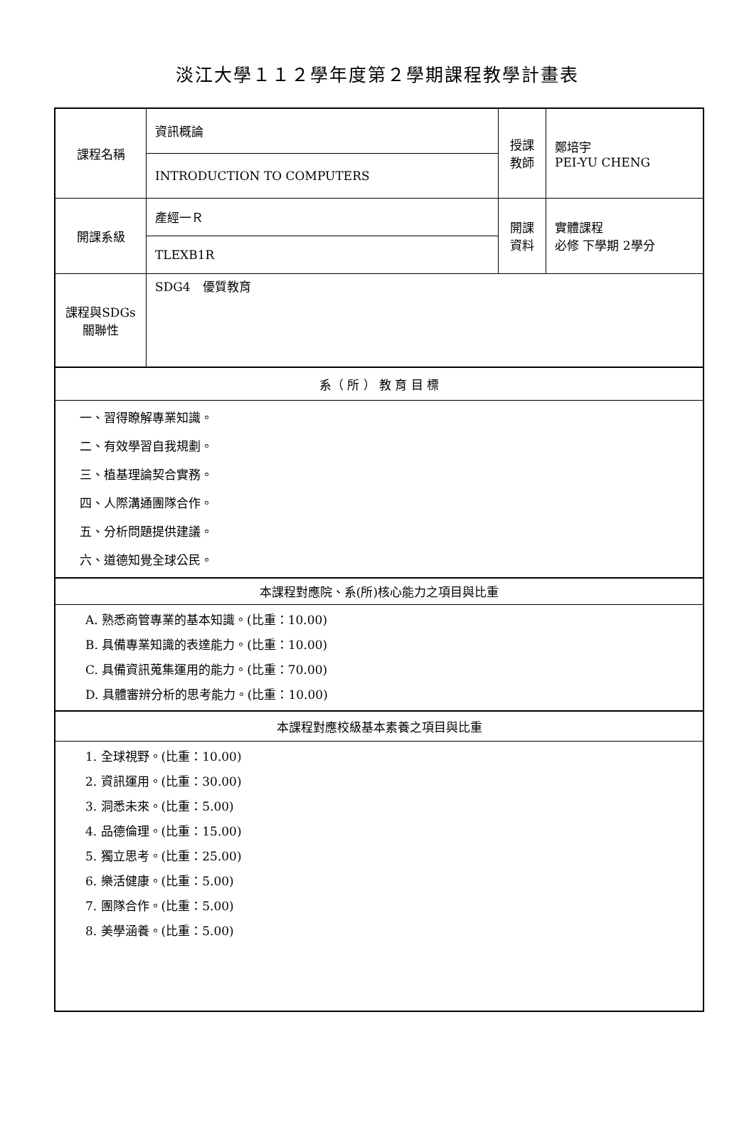淡江大學１１２學年度第２學期課程教學計畫表
| 課程名稱 | 資訊概論 | 授課 教師 | 鄭培宇 PEI-YU CHENG |
| | INTRODUCTION TO COMPUTERS | | |
| 開課系級 | 產經一Ｒ | 開課 資料 | 實體課程 必修 下學期 2學分 |
| | TLEXB1R | | |
| 課程與SDGs 關聯性 | SDG4 優質教育 | | |
| 系（ 所 ） 教 育 目 標 | | | |
| 一、習得瞭解專業知識。 二、有效學習自我規劃。 三、植基理論契合實務。 四、人際溝通團隊合作。 五、分析問題提供建議。 六、道德知覺全球公民。 | | | |
| 本課程對應院、系(所)核心能力之項目與比重 | | | |
| A. 熟悉商管專業的基本知識。(比重：10.00) B. 具備專業知識的表達能力。(比重：10.00) C. 具備資訊蒐集運用的能力。(比重：70.00) D. 具體審辨分析的思考能力。(比重：10.00) | | | |
| 本課程對應校級基本素養之項目與比重 | | | |
| 1. 全球視野。(比重：10.00) 2. 資訊運用。(比重：30.00) 3. 洞悉未來。(比重：5.00) 4. 品德倫理。(比重：15.00) 5. 獨立思考。(比重：25.00) 6. 樂活健康。(比重：5.00) 7. 團隊合作。(比重：5.00) 8. 美學涵養。(比重：5.00) | | | |